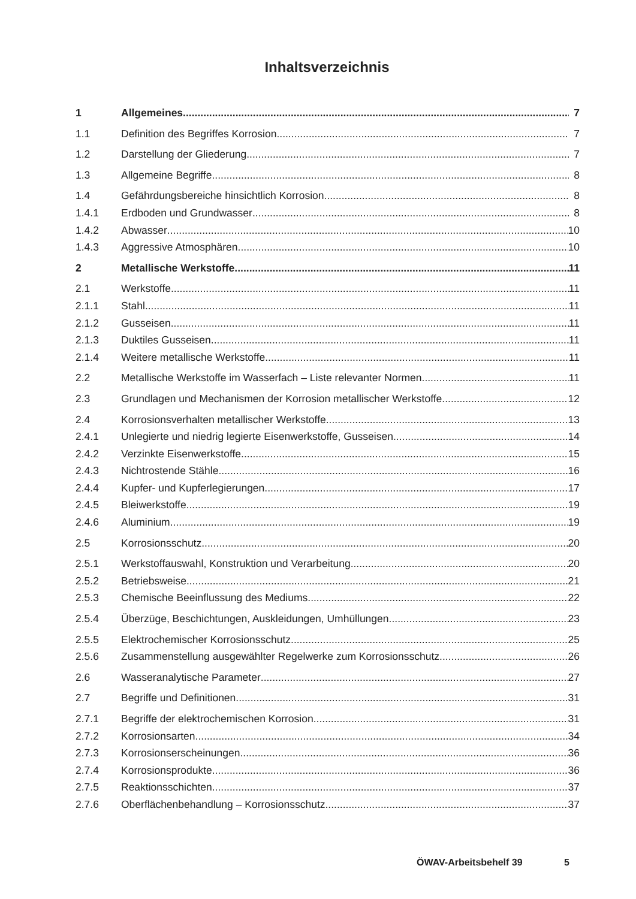Inhaltsverzeichnis
1 Allgemeines 7
1.1 Definition des Begriffes Korrosion 7
1.2 Darstellung der Gliederung 7
1.3 Allgemeine Begriffe 8
1.4 Gefährdungsbereiche hinsichtlich Korrosion 8
1.4.1 Erdboden und Grundwasser 8
1.4.2 Abwasser 10
1.4.3 Aggressive Atmosphären 10
2 Metallische Werkstoffe 11
2.1 Werkstoffe 11
2.1.1 Stahl 11
2.1.2 Gusseisen 11
2.1.3 Duktiles Gusseisen 11
2.1.4 Weitere metallische Werkstoffe 11
2.2 Metallische Werkstoffe im Wasserfach – Liste relevanter Normen 11
2.3 Grundlagen und Mechanismen der Korrosion metallischer Werkstoffe 12
2.4 Korrosionsverhalten metallischer Werkstoffe 13
2.4.1 Unlegierte und niedrig legierte Eisenwerkstoffe, Gusseisen 14
2.4.2 Verzinkte Eisenwerkstoffe 15
2.4.3 Nichtrostende Stähle 16
2.4.4 Kupfer- und Kupferlegierungen 17
2.4.5 Bleiwerkstoffe 19
2.4.6 Aluminium 19
2.5 Korrosionsschutz 20
2.5.1 Werkstoffauswahl, Konstruktion und Verarbeitung 20
2.5.2 Betriebsweise 21
2.5.3 Chemische Beeinflussung des Mediums 22
2.5.4 Überzüge, Beschichtungen, Auskleidungen, Umhüllungen 23
2.5.5 Elektrochemischer Korrosionsschutz 25
2.5.6 Zusammenstellung ausgewählter Regelwerke zum Korrosionsschutz 26
2.6 Wasseranalytische Parameter 27
2.7 Begriffe und Definitionen 31
2.7.1 Begriffe der elektrochemischen Korrosion 31
2.7.2 Korrosionsarten 34
2.7.3 Korrosionserscheinungen 36
2.7.4 Korrosionsprodukte 36
2.7.5 Reaktionsschichten 37
2.7.6 Oberflächenbehandlung – Korrosionsschutz 37
ÖWAV-Arbeitsbehelf 39 5